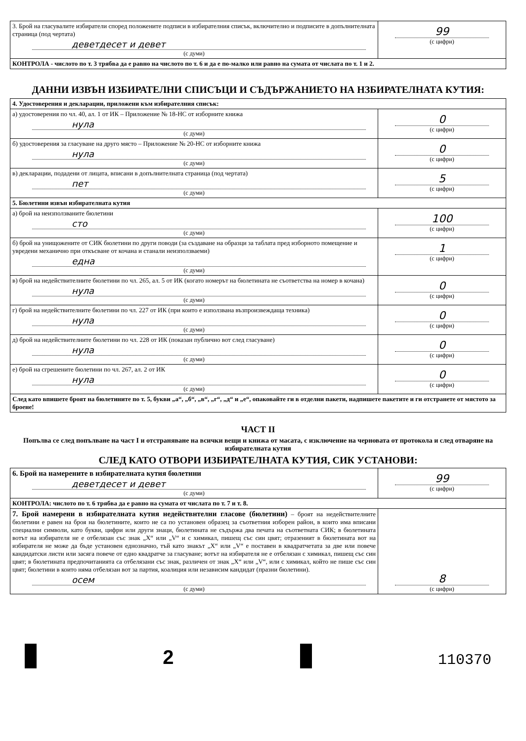| 3. Брой на гласувалите избиратели според положените подписи в избирателния списък, включително и подписите в допълнителната страница (под чертата) деветдесет и девет (с думи) | 99 (с цифри) |
| КОНТРОЛА - числото по т. 3 трябва да е равно на числото по т. 6 и да е по-малко или равно на сумата от числата по т. 1 и 2. | |
ДАННИ ИЗВЪН ИЗБИРАТЕЛНИ СПИСЪЦИ И СЪДЪРЖАНИЕТО НА НЗБИРАТЕЛНАТА КУТИЯ:
| 4. Удостоверения и декларации, приложени към избирателния списък: | |
| а) удостоверения по чл. 40, ал. 1 от ИК – Приложение № 18-НС от изборните книжа нула (с думи) | 0 (с цифри) |
| б) удостоверения за гласуване на друго място – Приложение № 20-НС от изборните книжа нула (с думи) | 0 (с цифри) |
| в) декларации, подадени от лицата, вписани в допълнителната страница (под чертата) пет (с думи) | 5 (с цифри) |
| 5. Бюлетини извън избирателната кутия | |
| а) брой на неизползваните бюлетини сто (с думи) | 100 (с цифри) |
| б) брой на унищожените от СИК бюлетини по други поводи (за създаване на образци за таблата пред изборното помещение и увредени механично при откъсване от кочана и станали неизползваеми) една (с думи) | 1 (с цифри) |
| в) брой на недействителните бюлетини по чл. 265, ал. 5 от ИК (когато номерът на бюлетината не съответства на номер в кочана) нула (с думи) | 0 (с цифри) |
| г) брой на недействителните бюлетини по чл. 227 от ИК (при които е използвана възпроизвеждаща техника) нула (с думи) | 0 (с цифри) |
| д) брой на недействителните бюлетини по чл. 228 от ИК (показан публично вот след гласуване) нула (с думи) | 0 (с цифри) |
| е) брой на сгрешените бюлетини по чл. 267, ал. 2 от ИК нула (с думи) | 0 (с цифри) |
| След като впишете броят на бюлетините по т. 5, букви „а“, „б“, „в“, „г“, „д“ и „е“, опаковайте ги в отделни пакети, надпишете пакетите и ги отстранете от мястото за броене! | |
ЧАСТ II
Попълва се след попълване на част I и отстраняване на всички вещи и книжа от масата, с изключение на черновата от протокола и след отваряне на избирателната кутия
СЛЕД КАТО ОТВОРИ ИЗБИРАТЕЛНАТА КУТИЯ, СИК УСТАНОВИ:
| 6. Брой на намерените в нзбирателната кутия бюлетнни деветдесет и девет (с думи) | 99 (с цифри) |
| КОНТРОЛА: числото по т. 6 трябва да е равно на сумата от числата по т. 7 и т. 8. | |
| 7. Брой намерени в избирателната кутия недействнтелни гласове (бюлетини) – броят на недействителните бюлетини е равен на броя на бюлетините, които не са по установен образец за съответния изборен район, в които има вписани специални символи, като букви, цифри или други знаци, бюлетината не съдържа два печата на съответната СИК; в бюлетината вотът на избирателя не е отбелязан със знак „X“ или „V“ и с химикал, пишещ със син цвят; отразеният в бюлетината вот на избирателя не може да бъде установен еднозначно, тъй като знакът „X“ или „V“ е поставен в квадратчетата за две или повече кандидатски листи или засяга повече от едно квадратче за гласуване; вотът на избирателя не е отбелязан с химикал, пишещ със син цвят; в бюлетината предпочитанията са отбелязани със знак, различен от знак „X“ или „V“, или с химикал, който не пише със син цвят; бюлетини в които няма отбелязан вот за партия, коалиция или независим кандидат (празни бюлетини). осем (с думи) | 8 (с цифри) |
2
110370